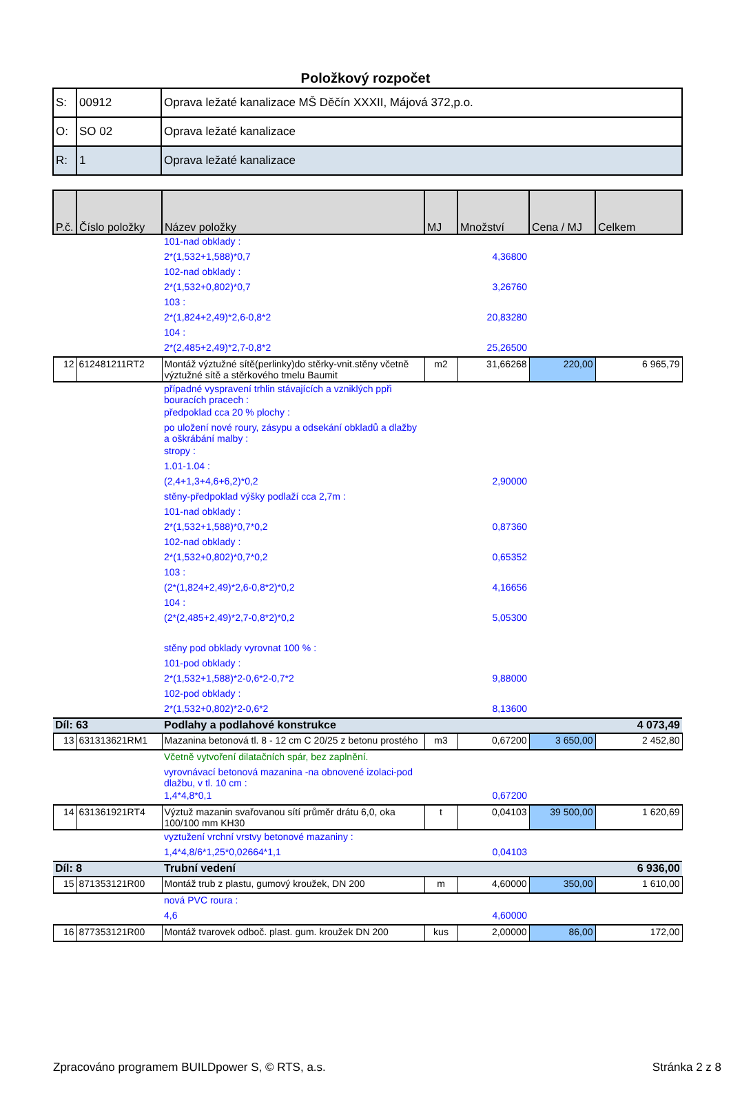Položkový rozpočet
| S: | 00912 | Oprava ležaté kanalizace MŠ Děčín XXXII, Májová 372,p.o. |
| O: | SO 02 | Oprava ležaté kanalizace |
| R: | 1 | Oprava ležaté kanalizace |
| P.č. | Číslo položky | Název položky | MJ | Množství | Cena / MJ | Celkem |
| --- | --- | --- | --- | --- | --- | --- |
| | | 101-nad obklady : | | | | |
| | | 2*(1,532+1,588)*0,7 | | 4,36800 | | |
| | | 102-nad obklady : | | | | |
| | | 2*(1,532+0,802)*0,7 | | 3,26760 | | |
| | | 103 : | | | | |
| | | 2*(1,824+2,49)*2,6-0,8*2 | | 20,83280 | | |
| | | 104 : | | | | |
| | | 2*(2,485+2,49)*2,7-0,8*2 | | 25,26500 | | |
| 12 | 612481211RT2 | Montáž výztužné sítě(perlinky)do stěrky-vnit.stěny včetně výztužné sítě a stěrkového tmelu Baumit | m2 | 31,66268 | 220,00 | 6 965,79 |
| | | případné vyspravení trhlin stávajících a vzniklých ppři bouracích pracech : | | | | |
| | | předpoklad cca 20 % plochy : | | | | |
| | | po uložení nové roury, zásypu a odsekání obkladů a dlažby a oškrábání malby : | | | | |
| | | stropy : | | | | |
| | | 1.01-1.04 : | | | | |
| | | (2,4+1,3+4,6+6,2)*0,2 | | 2,90000 | | |
| | | stěny-předpoklad výšky podlaží cca 2,7m : | | | | |
| | | 101-nad obklady : | | | | |
| | | 2*(1,532+1,588)*0,7*0,2 | | 0,87360 | | |
| | | 102-nad obklady : | | | | |
| | | 2*(1,532+0,802)*0,7*0,2 | | 0,65352 | | |
| | | 103 : | | | | |
| | | (2*(1,824+2,49)*2,6-0,8*2)*0,2 | | 4,16656 | | |
| | | 104 : | | | | |
| | | (2*(2,485+2,49)*2,7-0,8*2)*0,2 | | 5,05300 | | |
| | | stěny pod obklady vyrovnat 100 % : | | | | |
| | | 101-pod obklady : | | | | |
| | | 2*(1,532+1,588)*2-0,6*2-0,7*2 | | 9,88000 | | |
| | | 102-pod obklady : | | | | |
| | | 2*(1,532+0,802)*2-0,6*2 | | 8,13600 | | |
| Díl: 63 | | Podlahy a podlahové konstrukce | | | | 4 073,49 |
| 13 | 631313621RM1 | Mazanina betonová tl. 8 - 12 cm C 20/25 z betonu prostého | m3 | 0,67200 | 3 650,00 | 2 452,80 |
| | | Včetně vytvoření dilatačních spár, bez zaplnění. | | | | |
| | | vyrovnávací betonová mazanina -na obnovené izolaci-pod dlažbu, v tl. 10 cm : | | | | |
| | | 1,4*4,8*0,1 | | 0,67200 | | |
| 14 | 631361921RT4 | Výztuž mazanin svařovanou sítí průměr drátu 6,0, oka 100/100 mm KH30 | t | 0,04103 | 39 500,00 | 1 620,69 |
| | | vyztužení vrchní vrstvy betonové mazaniny : | | | | |
| | | 1,4*4,8/6*1,25*0,02664*1,1 | | 0,04103 | | |
| Díl: 8 | | Trubní vedení | | | | 6 936,00 |
| 15 | 871353121R00 | Montáž trub z plastu, gumový kroužek, DN 200 | m | 4,60000 | 350,00 | 1 610,00 |
| | | nová PVC roura : | | | | |
| | | 4,6 | | 4,60000 | | |
| 16 | 877353121R00 | Montáž tvarovek odboč. plast. gum. kroužek DN 200 | kus | 2,00000 | 86,00 | 172,00 |
Zpracováno programem BUILDpower S, © RTS, a.s. Stránka 2 z 8